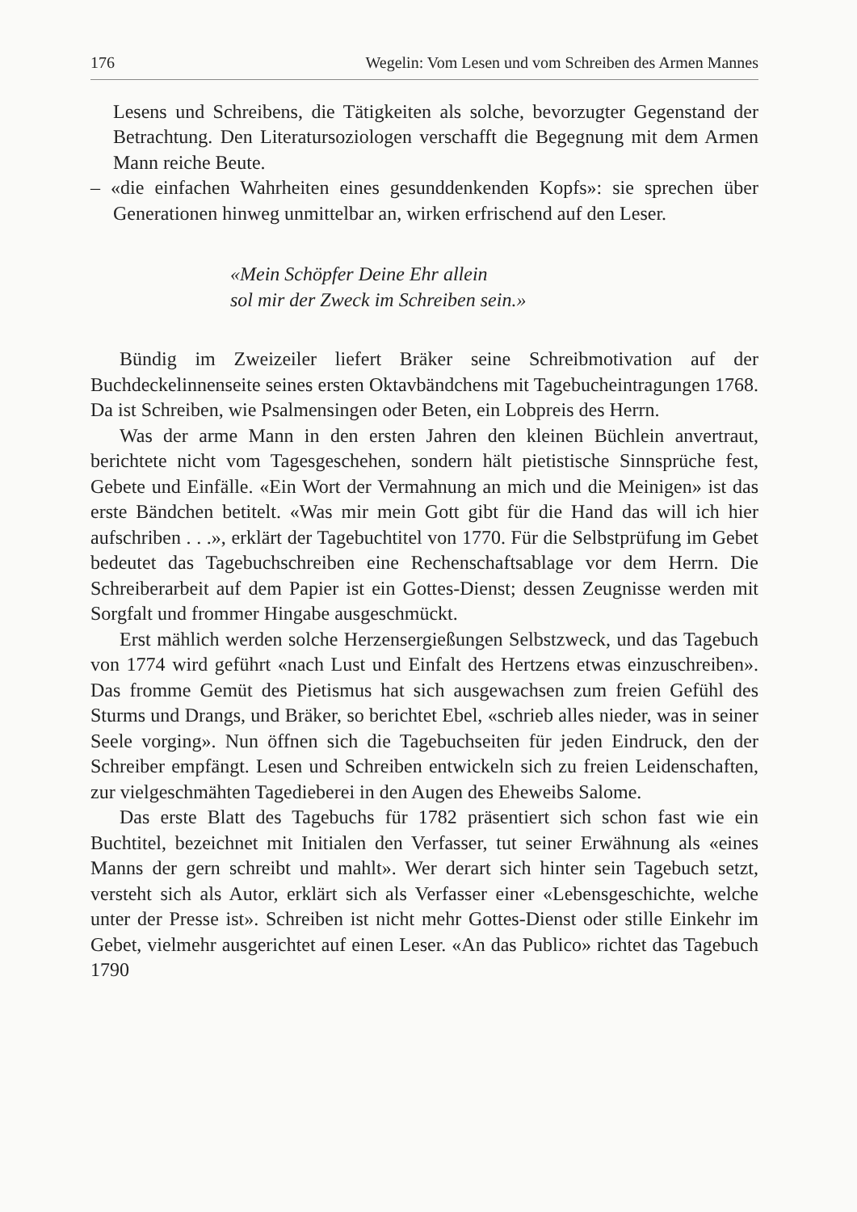176 Wegelin: Vom Lesen und vom Schreiben des Armen Mannes
Lesens und Schreibens, die Tätigkeiten als solche, bevorzugter Gegenstand der Betrachtung. Den Literatursoziologen verschafft die Begegnung mit dem Armen Mann reiche Beute.
– «die einfachen Wahrheiten eines gesunddenkenden Kopfs»: sie sprechen über Generationen hinweg unmittelbar an, wirken erfrischend auf den Leser.
«Mein Schöpfer Deine Ehr allein
sol mir der Zweck im Schreiben sein.»
Bündig im Zweizeiler liefert Bräker seine Schreibmotivation auf der Buchdeckelinnenseite seines ersten Oktavbändchens mit Tagebucheintragungen 1768. Da ist Schreiben, wie Psalmensingen oder Beten, ein Lobpreis des Herrn.
Was der arme Mann in den ersten Jahren den kleinen Büchlein anvertraut, berichtete nicht vom Tagesgeschehen, sondern hält pietistische Sinnsprüche fest, Gebete und Einfälle. «Ein Wort der Vermahnung an mich und die Meinigen» ist das erste Bändchen betitelt. «Was mir mein Gott gibt für die Hand das will ich hier aufschriben . . .», erklärt der Tagebuchtitel von 1770. Für die Selbstprüfung im Gebet bedeutet das Tagebuchschreiben eine Rechenschaftsablage vor dem Herrn. Die Schreiberarbeit auf dem Papier ist ein Gottes-Dienst; dessen Zeugnisse werden mit Sorgfalt und frommer Hingabe ausgeschmückt.
Erst mählich werden solche Herzensergießungen Selbstzweck, und das Tagebuch von 1774 wird geführt «nach Lust und Einfalt des Hertzens etwas einzuschreiben». Das fromme Gemüt des Pietismus hat sich ausgewachsen zum freien Gefühl des Sturms und Drangs, und Bräker, so berichtet Ebel, «schrieb alles nieder, was in seiner Seele vorging». Nun öffnen sich die Tagebuchseiten für jeden Eindruck, den der Schreiber empfängt. Lesen und Schreiben entwickeln sich zu freien Leidenschaften, zur vielgeschmähten Tagedieberei in den Augen des Eheweibs Salome.
Das erste Blatt des Tagebuchs für 1782 präsentiert sich schon fast wie ein Buchtitel, bezeichnet mit Initialen den Verfasser, tut seiner Erwähnung als «eines Manns der gern schreibt und mahlt». Wer derart sich hinter sein Tagebuch setzt, versteht sich als Autor, erklärt sich als Verfasser einer «Lebensgeschichte, welche unter der Presse ist». Schreiben ist nicht mehr Gottes-Dienst oder stille Einkehr im Gebet, vielmehr ausgerichtet auf einen Leser. «An das Publico» richtet das Tagebuch 1790